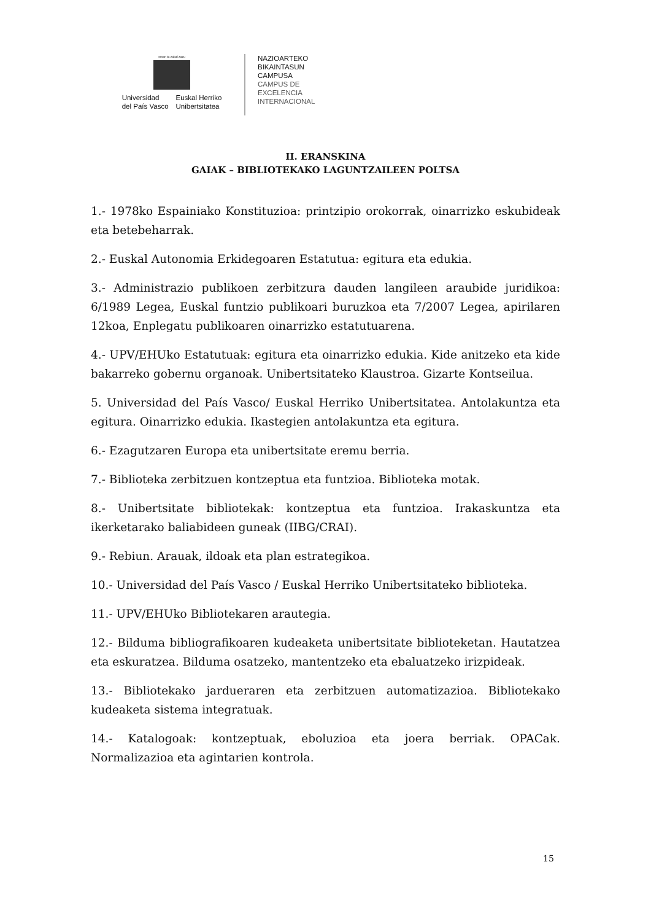eman ta zabal zazu
Universidad
del País Vasco
Euskal Herriko
Unibertsitatea
NAZIOARTEKO
BIKAINTASUN
CAMPUSA
CAMPUS DE
EXCELENCIA
INTERNACIONAL
II. ERANSKINA
GAIAK – BIBLIOTEKAKO LAGUNTZAILEEN POLTSA
1.- 1978ko Espainiako Konstituzioa: printzipio orokorrak, oinarrizko eskubideak eta betebeharrak.
2.- Euskal Autonomia Erkidegoaren Estatutua: egitura eta edukia.
3.- Administrazio publikoen zerbitzura dauden langileen araubide juridikoa: 6/1989 Legea, Euskal funtzio publikoari buruzkoa eta 7/2007 Legea, apirilaren 12koa, Enplegatu publikoaren oinarrizko estatutuarena.
4.- UPV/EHUko Estatutuak: egitura eta oinarrizko edukia. Kide anitzeko eta kide bakarreko gobernu organoak. Unibertsitateko Klaustroa. Gizarte Kontseilua.
5. Universidad del País Vasco/ Euskal Herriko Unibertsitatea. Antolakuntza eta egitura. Oinarrizko edukia. Ikastegien antolakuntza eta egitura.
6.- Ezagutzaren Europa eta unibertsitate eremu berria.
7.- Biblioteka zerbitzuen kontzeptua eta funtzioa. Biblioteka motak.
8.- Unibertsitate bibliotekak: kontzeptua eta funtzioa. Irakaskuntza eta ikerketarako baliabideen guneak (IIBG/CRAI).
9.- Rebiun. Arauak, ildoak eta plan estrategikoa.
10.- Universidad del País Vasco / Euskal Herriko Unibertsitateko biblioteka.
11.- UPV/EHUko Bibliotekaren arautegia.
12.- Bilduma bibliografikoaren kudeaketa unibertsitate biblioteketan. Hautatzea eta eskuratzea. Bilduma osatzeko, mantentzeko eta ebaluatzeko irizpideak.
13.- Bibliotekako jardueraren eta zerbitzuen automatizazioa. Bibliotekako kudeaketa sistema integratuak.
14.- Katalogoak: kontzeptuak, eboluzioa eta joera berriak. OPACak. Normalizazioa eta agintarien kontrola.
15